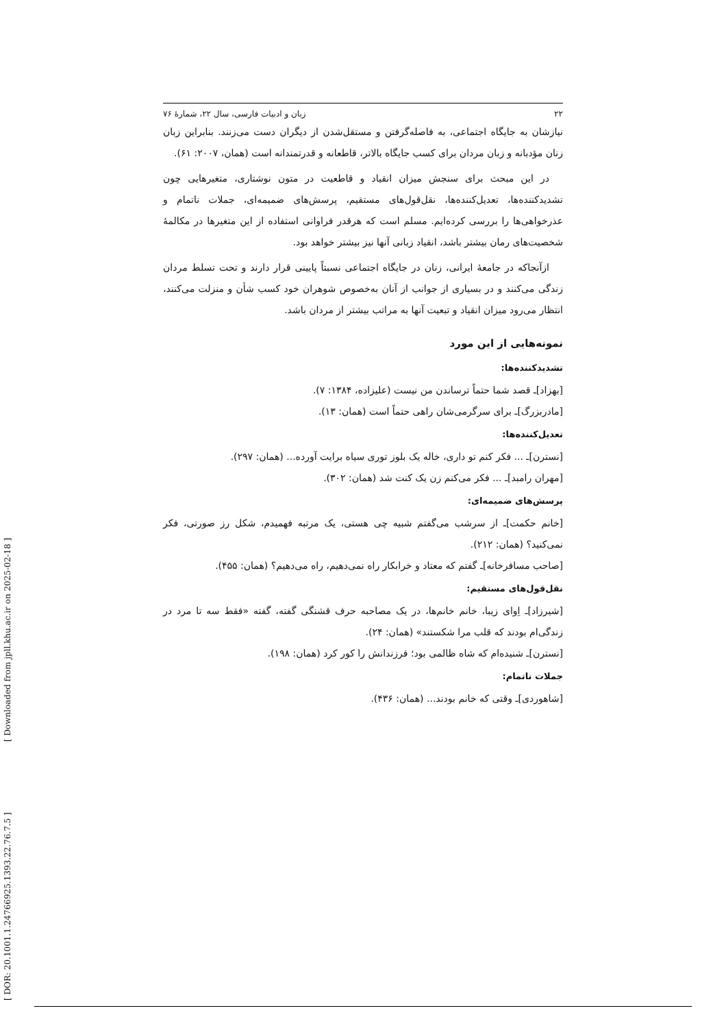۲۲ زبان و ادبیات فارسی، سال ۲۲، شمارهٔ ۷۶
نیازشان به جایگاه اجتماعی، به فاصله‌گرفتن و مستقل‌شدن از دیگران دست می‌زنند. بنابراین زبان زنان مؤدبانه و زبان مردان برای کسب جایگاه بالاتر، قاطعانه و قدرتمندانه است (همان، ۲۰۰۷: ۶۱).
در این مبحث برای سنجش میزان انقیاد و قاطعیت در متون نوشتاری، متغیرهایی چون تشدیدکننده‌ها، تعدیل‌کننده‌ها، نقل‌قول‌های مستقیم، پرسش‌های ضمیمه‌ای، جملات ناتمام و عذرخواهی‌ها را بررسی کرده‌ایم. مسلم است که هرقدر فراوانی استفاده از این متغیرها در مکالمهٔ شخصیت‌های رمان بیشتر باشد، انقیاد زبانی آنها نیز بیشتر خواهد بود.
ازآنجاکه در جامعهٔ ایرانی، زنان در جایگاه اجتماعی نسبتاً پایینی قرار دارند و تحت تسلط مردان زندگی می‌کنند و در بسیاری از جوانب از آنان به‌خصوص شوهران خود کسب شأن و منزلت می‌کنند، انتظار می‌رود میزان انقیاد و تبعیت آنها به مراتب بیشتر از مردان باشد.
نمونه‌هایی از این مورد
تشدیدکننده‌ها:
[بهزاد]ـ قصد شما حتماً ترساندن من نیست (علیزاده، ۱۳۸۴: ۷).
[مادربزرگ]ـ برای سرگرمی‌شان راهی حتماً است (همان: ۱۳).
تعدیل‌کننده‌ها:
[نسترن]ـ ... فکر کنم تو داری، خاله یک بلوز توری سیاه برایت آورده... (همان: ۲۹۷).
[مهران رامبد]ـ ... فکر می‌کنم زن یک کنت شد (همان: ۳۰۲).
پرسش‌های ضمیمه‌ای:
[خانم حکمت]ـ از سرشب می‌گفتم شبیه چی هستی، یک مرتبه فهمیدم، شکل رز صورتی، فکر نمی‌کنید؟ (همان: ۲۱۲).
[صاحب مسافرخانه]ـ گفتم که معتاد و خرابکار راه نمی‌دهیم، راه می‌دهیم؟ (همان: ۴۵۵).
نقل‌قول‌های مستقیم:
[شیرزاد]ـ اِوای زیبا، خانم خانم‌ها، در یک مصاحبه حرف قشنگی گفته، گفته «فقط سه تا مرد در زندگی‌ام بودند که قلب مرا شکستند» (همان: ۲۴).
[نسترن]ـ شنیده‌ام که شاه ظالمی بود؛ فرزندانش را کور کرد (همان: ۱۹۸).
جملات ناتمام:
[شاهوردی]ـ وقتی که خانم بودند... (همان: ۴۳۶).
[ DOR: 20.1001.1.24766925.1393.22.76.7.5 ] [ Downloaded from jpll.khu.ac.ir on 2025-02-18 ]